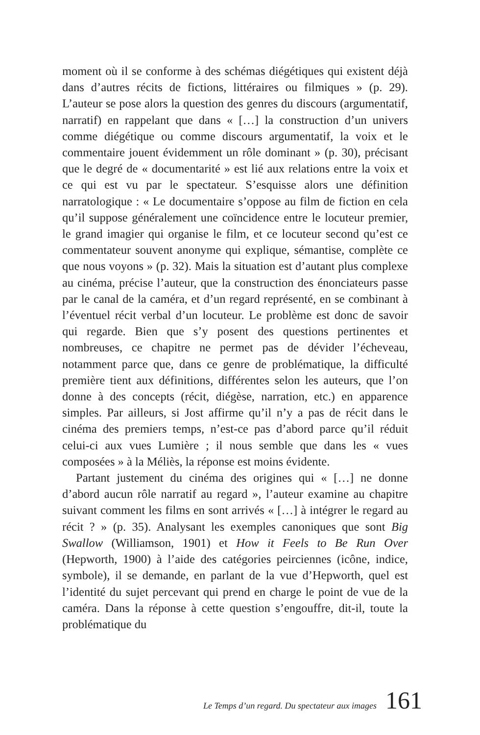moment où il se conforme à des schémas diégétiques qui existent déjà dans d’autres récits de fictions, littéraires ou filmiques » (p. 29). L’auteur se pose alors la question des genres du discours (argumentatif, narratif) en rappelant que dans « […] la construction d’un univers comme diégétique ou comme discours argumentatif, la voix et le commentaire jouent évidemment un rôle dominant » (p. 30), précisant que le degré de « documentarité » est lié aux relations entre la voix et ce qui est vu par le spectateur. S’esquisse alors une définition narratologique : « Le documentaire s’oppose au film de fiction en cela qu’il suppose généralement une coïncidence entre le locuteur premier, le grand imagier qui organise le film, et ce locuteur second qu’est ce commentateur souvent anonyme qui explique, sémantise, complète ce que nous voyons » (p. 32). Mais la situation est d’autant plus complexe au cinéma, précise l’auteur, que la construction des énonciateurs passe par le canal de la caméra, et d’un regard représenté, en se combinant à l’éventuel récit verbal d’un locuteur. Le problème est donc de savoir qui regarde. Bien que s’y posent des questions pertinentes et nombreuses, ce chapitre ne permet pas de dévider l’écheveau, notamment parce que, dans ce genre de problématique, la difficulté première tient aux définitions, différentes selon les auteurs, que l’on donne à des concepts (récit, diégèse, narration, etc.) en apparence simples. Par ailleurs, si Jost affirme qu’il n’y a pas de récit dans le cinéma des premiers temps, n’est-ce pas d’abord parce qu’il réduit celui-ci aux vues Lumière ; il nous semble que dans les « vues composées » à la Méliès, la réponse est moins évidente.
Partant justement du cinéma des origines qui « […] ne donne d’abord aucun rôle narratif au regard », l’auteur examine au chapitre suivant comment les films en sont arrivés « […] à intégrer le regard au récit ? » (p. 35). Analysant les exemples canoniques que sont Big Swallow (Williamson, 1901) et How it Feels to Be Run Over (Hepworth, 1900) à l’aide des catégories peirciennes (icône, indice, symbole), il se demande, en parlant de la vue d’Hepworth, quel est l’identité du sujet percevant qui prend en charge le point de vue de la caméra. Dans la réponse à cette question s’engouffre, dit-il, toute la problématique du
Le Temps d’un regard. Du spectateur aux images 161